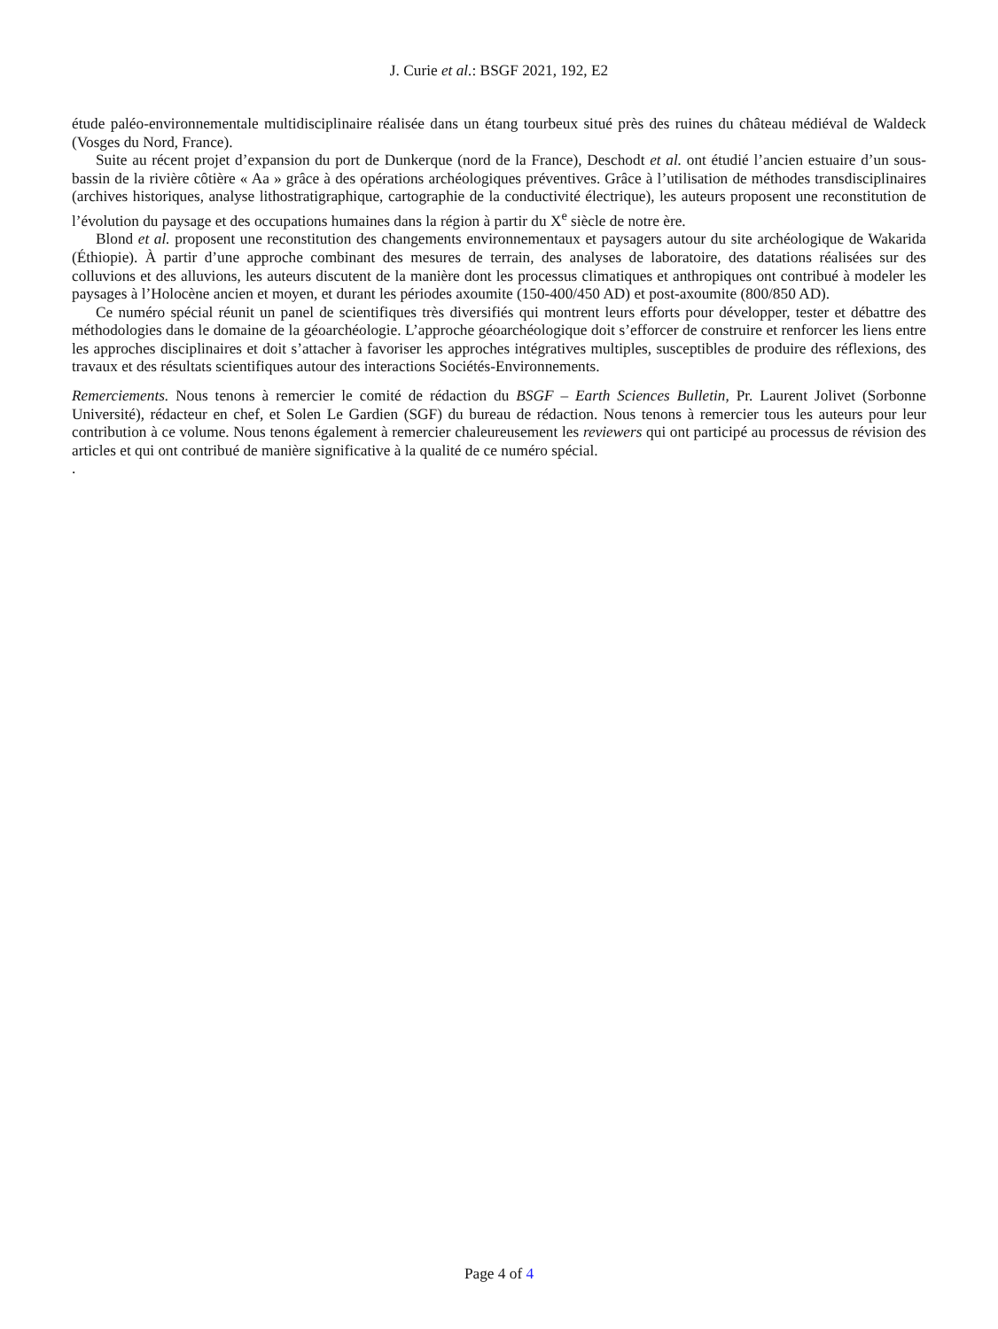J. Curie et al.: BSGF 2021, 192, E2
étude paléo-environnementale multidisciplinaire réalisée dans un étang tourbeux situé près des ruines du château médiéval de Waldeck (Vosges du Nord, France).
Suite au récent projet d’expansion du port de Dunkerque (nord de la France), Deschodt et al. ont étudié l’ancien estuaire d’un sous-bassin de la rivière côtière « Aa » grâce à des opérations archéologiques préventives. Grâce à l’utilisation de méthodes transdisciplinaires (archives historiques, analyse lithostratigraphique, cartographie de la conductivité électrique), les auteurs proposent une reconstitution de l’évolution du paysage et des occupations humaines dans la région à partir du X<sup>e</sup> siècle de notre ère.
Blond et al. proposent une reconstitution des changements environnementaux et paysagers autour du site archéologique de Wakarida (Éthiopie). À partir d’une approche combinant des mesures de terrain, des analyses de laboratoire, des datations réalisées sur des colluvions et des alluvions, les auteurs discutent de la manière dont les processus climatiques et anthropiques ont contribué à modeler les paysages à l’Holocène ancien et moyen, et durant les périodes axoumite (150-400/450 AD) et post-axoumite (800/850 AD).
Ce numéro spécial réunit un panel de scientifiques très diversifiés qui montrent leurs efforts pour développer, tester et débattre des méthodologies dans le domaine de la géoarchéologie. L’approche géoarchéologique doit s’efforcer de construire et renforcer les liens entre les approches disciplinaires et doit s’attacher à favoriser les approches intégratives multiples, susceptibles de produire des réflexions, des travaux et des résultats scientifiques autour des interactions Sociétés-Environnements.
Remerciements. Nous tenons à remercier le comité de rédaction du BSGF – Earth Sciences Bulletin, Pr. Laurent Jolivet (Sorbonne Université), rédacteur en chef, et Solen Le Gardien (SGF) du bureau de rédaction. Nous tenons à remercier tous les auteurs pour leur contribution à ce volume. Nous tenons également à remercier chaleureusement les reviewers qui ont participé au processus de révision des articles et qui ont contribué de manière significative à la qualité de ce numéro spécial.
.
Page 4 of 4